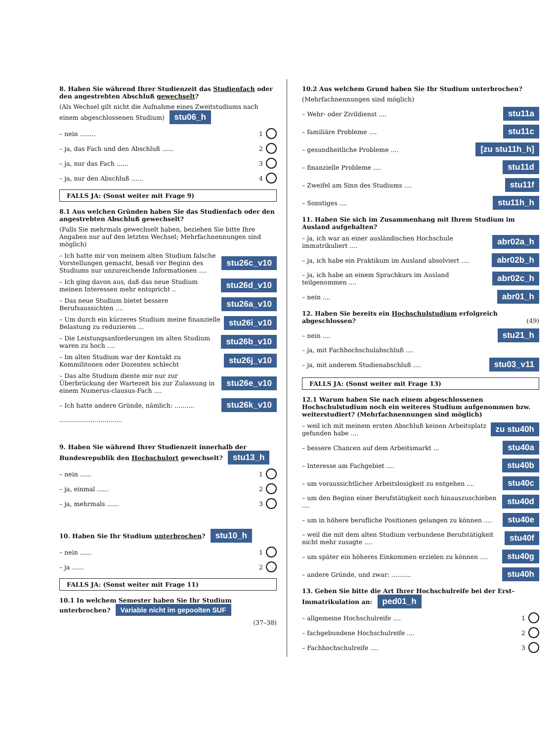8. Haben Sie während Ihrer Studienzeit das Studienfach oder den angestrebten Abschluß gewechselt?
(Als Wechsel gilt nicht die Aufnahme eines Zweitstudiums nach einem abgeschlossenen Studium) stu06_h
– nein ........ 1
– ja, das Fach und den Abschluß ...... 2
– ja, nur das Fach ...... 3
– ja, nur den Abschluß ...... 4
FALLS JA: (Sonst weiter mit Frage 9)
8.1 Aus welchen Gründen haben Sie das Studienfach oder den angestrebten Abschluß gewechselt?
(Falls Sie mehrmals gewechselt haben, beziehen Sie bitte Ihre Angaben nur auf den letzten Wechsel; Mehrfachnennungen sind möglich)
– Ich hatte mir von meinem alten Studium falsche Vorstellungen gemacht, besaß vor Beginn des Studiums nur unzureichende Informationen .... stu26c_v10
– Ich ging davon aus, daß das neue Studium meinen Interessen mehr entspricht .. stu26d_v10
– Das neue Studium bietet bessere Berufsaussichten .... stu26a_v10
– Um durch ein kürzeres Studium meine finanzielle Belastung zu reduzieren ... stu26i_v10
– Die Leistungsanforderungen im alten Studium waren zu hoch .... stu26b_v10
– Im alten Studium war der Kontakt zu Kommilitonen oder Dozenten schlecht stu26j_v10
– Das alte Studium diente mir nur zur Überbrückung der Wartezeit bis zur Zulassung in einem Numerus-clausus-Fach .... stu26e_v10
– Ich hatte andere Gründe, nämlich: .......... stu26k_v10
................................
9. Haben Sie während Ihrer Studienzeit innerhalb der Bundesrepublik den Hochschulort gewechselt? stu13_h
– nein ...... 1
– ja, einmal ...... 2
– ja, mehrmals ...... 3
10. Haben Sie Ihr Studium unterbrochen? stu10_h
– nein ...... 1
– ja ...... 2
FALLS JA: (Sonst weiter mit Frage 11)
10.1 In welchem Semester haben Sie Ihr Studium unterbrochen? Variable nicht im gepoolten SUF
(37–38)
10.2 Aus welchem Grund haben Sie Ihr Studium unterbrochen?
(Mehrfachnennungen sind möglich)
– Wehr- oder Zivildienst .... stu11a
– familiäre Probleme .... stu11c
– gesundheitliche Probleme .... [zu stu11h_h]
– finanzielle Probleme .... stu11d
– Zweifel am Sinn des Studiums .... stu11f
– Sonstiges .... stu11h_h
11. Haben Sie sich im Zusammenhang mit Ihrem Studium im Ausland aufgehalten?
– ja, ich war an einer ausländischen Hochschule immatrikuliert .... abr02a_h
– ja, ich habe ein Praktikum im Ausland absolviert .... abr02b_h
– ja, ich habe an einem Sprachkurs im Ausland teilgenommen .... abr02c_h
– nein .... abr01_h
12. Haben Sie bereits ein Hochschulstudium erfolgreich abgeschlossen? (49)
– nein .... stu21_h
– ja, mit Fachhochschulabschluß ....
– ja, mit anderem Studienabschluß .... stu03_v11
FALLS JA: (Sonst weiter mit Frage 13)
12.1 Warum haben Sie nach einem abgeschlossenen Hochschulstudium noch ein weiteres Studium aufgenommen bzw. weiterstudiert? (Mehrfachnennungen sind möglich)
– weil ich mit meinem ersten Abschluß keinen Arbeitsplatz gefunden habe .... zu stu40h
– bessere Chancen auf dem Arbeitsmarkt ... stu40a
– Interesse am Fachgebiet .... stu40b
– um voraussichtlicher Arbeitslosigkeit zu entgehen .... stu40c
– um den Beginn einer Berufstätigkeit noch hinauszuschieben .... stu40d
– um in höhere berufliche Positionen gelangen zu können .... stu40e
– weil die mit dem alten Studium verbundene Berufstätigkeit nicht mehr zusagte .... stu40f
– um später ein höheres Einkommen erzielen zu können .... stu40g
– andere Gründe, und zwar: .......... stu40h
13. Geben Sie bitte die Art Ihrer Hochschulreife bei der Erst-Immatrikulation an: ped01_h
– allgemeine Hochschulreife .... 1
– fachgebundene Hochschulreife .... 2
– Fachhochschulreife .... 3